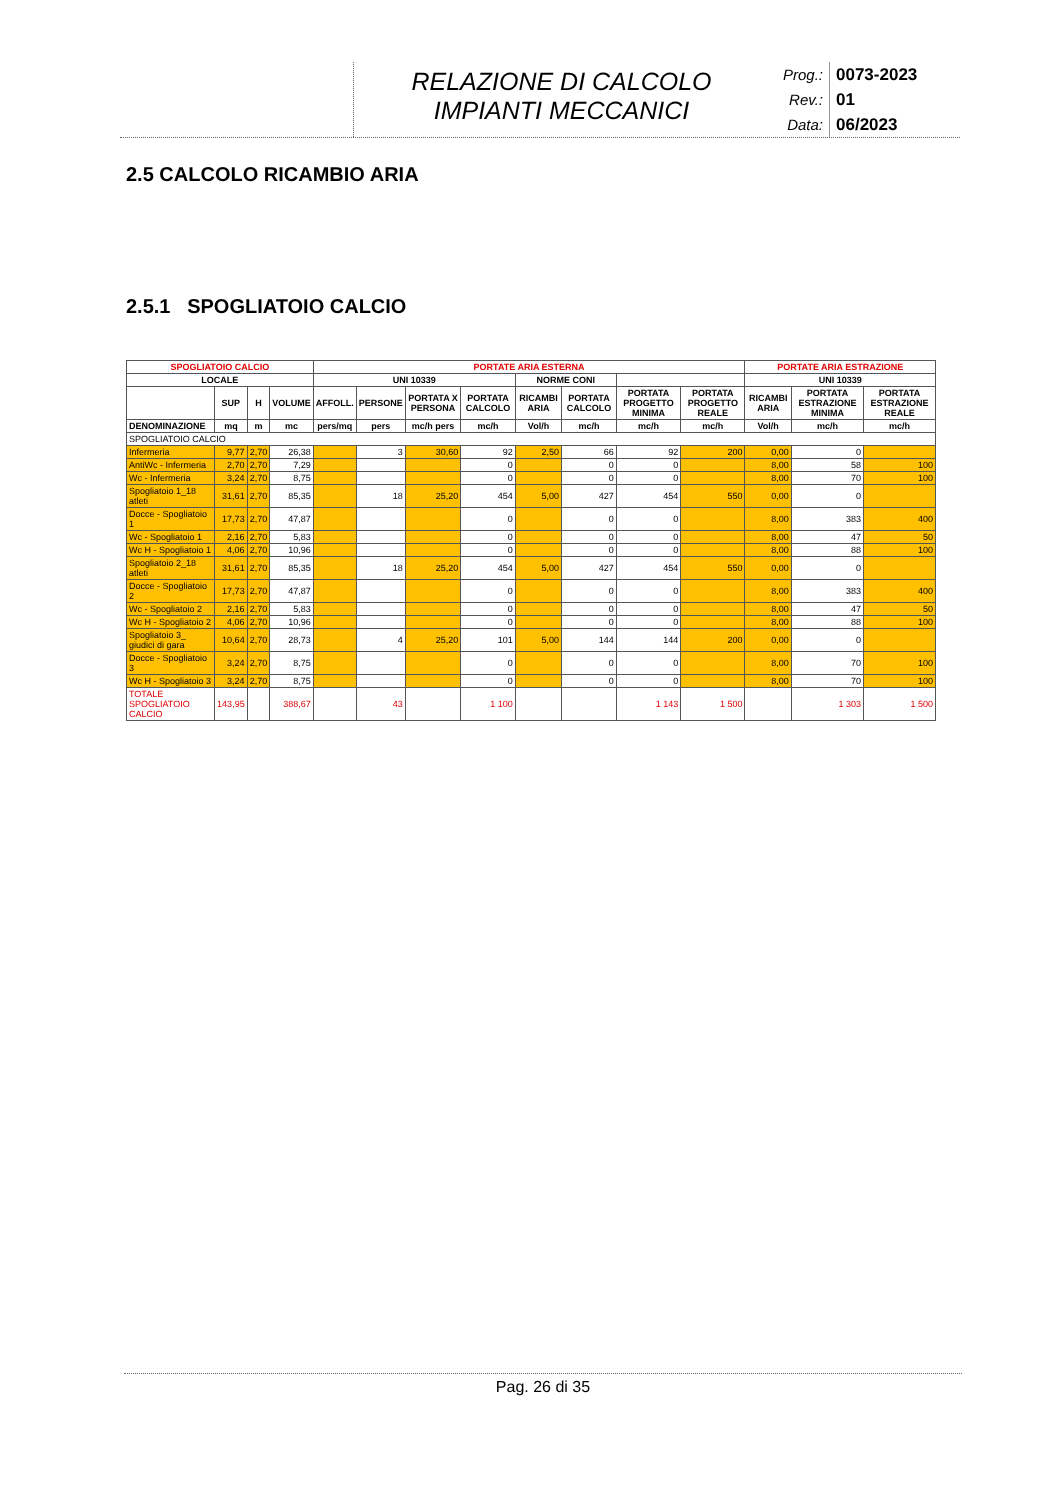RELAZIONE DI CALCOLO
IMPIANTI MECCANICI
Prog.:
0073-2023
Rev.:
01
Data:
06/2023
2.5 CALCOLO RICAMBIO ARIA
2.5.1 SPOGLIATOIO CALCIO
| SPOGLIATOIO CALCIO | | | | PORTATE ARIA ESTERNA | | | | | | | | PORTATE ARIA ESTRAZIONE | | |
| --- | --- | --- | --- | --- | --- | --- | --- | --- | --- | --- | --- | --- | --- | --- |
| LOCALE | | | | UNI 10339 | | | | NORME CONI | | | | UNI 10339 | | |
| | SUP | H | VOLUME | AFFOLL. | PERSONE | PORTATA X PERSONA | PORTATA CALCOLO | RICAMBI ARIA | PORTATA CALCOLO | PORTATA PROGETTO MINIMA | PORTATA PROGETTO REALE | RICAMBI ARIA | PORTATA ESTRAZIONE MINIMA | PORTATA ESTRAZIONE REALE |
| DENOMINAZIONE | mq | m | mc | pers/mq | pers | mc/h pers | mc/h | Vol/h | mc/h | mc/h | mc/h | Vol/h | mc/h | mc/h |
| SPOGLIATOIO CALCIO | | | | | | | | | | | | | | |
| Infermeria | 9,77 | 2,70 | 26,38 | | 3 | 30,60 | 92 | 2,50 | 66 | 92 | 200 | 0,00 | 0 | |
| AntiWc - Infermeria | 2,70 | 2,70 | 7,29 | | | | 0 | | 0 | 0 | | 8,00 | 58 | 100 |
| Wc - Infermeria | 3,24 | 2,70 | 8,75 | | | | 0 | | 0 | 0 | | 8,00 | 70 | 100 |
| Spogliatoio 1_18 atleti | 31,61 | 2,70 | 85,35 | | 18 | 25,20 | 454 | 5,00 | 427 | 454 | 550 | 0,00 | 0 | |
| Docce - Spogliatoio 1 | 17,73 | 2,70 | 47,87 | | | | 0 | | 0 | 0 | | 8,00 | 383 | 400 |
| Wc - Spogliatoio 1 | 2,16 | 2,70 | 5,83 | | | | 0 | | 0 | 0 | | 8,00 | 47 | 50 |
| Wc H - Spogliatoio 1 | 4,06 | 2,70 | 10,96 | | | | 0 | | 0 | 0 | | 8,00 | 88 | 100 |
| Spogliatoio 2_18 atleti | 31,61 | 2,70 | 85,35 | | 18 | 25,20 | 454 | 5,00 | 427 | 454 | 550 | 0,00 | 0 | |
| Docce - Spogliatoio 2 | 17,73 | 2,70 | 47,87 | | | | 0 | | 0 | 0 | | 8,00 | 383 | 400 |
| Wc - Spogliatoio 2 | 2,16 | 2,70 | 5,83 | | | | 0 | | 0 | 0 | | 8,00 | 47 | 50 |
| Wc H - Spogliatoio 2 | 4,06 | 2,70 | 10,96 | | | | 0 | | 0 | 0 | | 8,00 | 88 | 100 |
| Spogliatoio 3_ giudici di gara | 10,64 | 2,70 | 28,73 | | 4 | 25,20 | 101 | 5,00 | 144 | 144 | 200 | 0,00 | 0 | |
| Docce - Spogliatoio 3 | 3,24 | 2,70 | 8,75 | | | | 0 | | 0 | 0 | | 8,00 | 70 | 100 |
| Wc H - Spogliatoio 3 | 3,24 | 2,70 | 8,75 | | | | 0 | | 0 | 0 | | 8,00 | 70 | 100 |
| TOTALE SPOGLIATOIO CALCIO | 143,95 | | 388,67 | | 43 | | 1 100 | | | 1 143 | 1 500 | | 1 303 | 1 500 |
Pag. 26 di 35